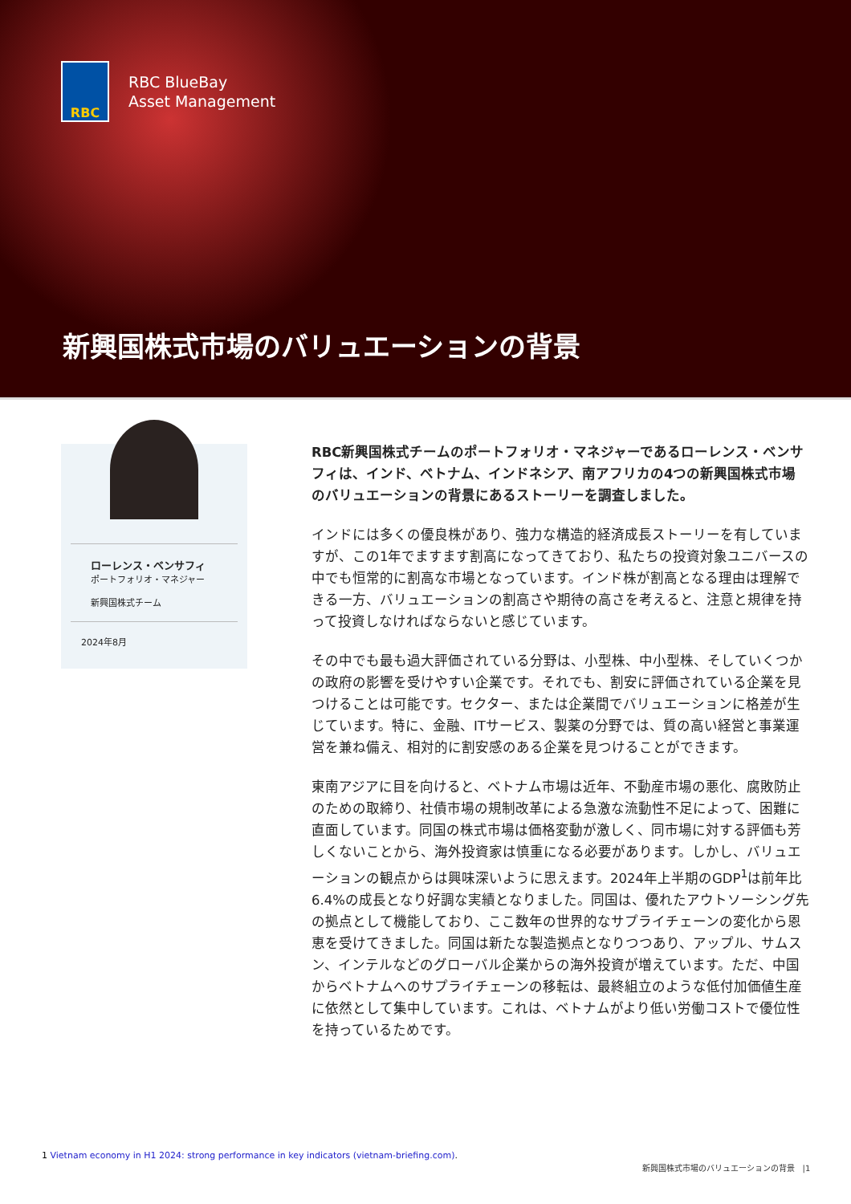RBC
RBC BlueBay
Asset Management
新興国株式市場のバリュエーションの背景
ローレンス・ベンサフィ
ポートフォリオ・マネジャー
新興国株式チーム
2024年8月
RBC新興国株式チームのポートフォリオ・マネジャーであるローレンス・ベンサフィは、インド、ベトナム、インドネシア、南アフリカの4つの新興国株式市場のバリュエーションの背景にあるストーリーを調査しました。
インドには多くの優良株があり、強力な構造的経済成長ストーリーを有していますが、この1年でますます割高になってきており、私たちの投資対象ユニバースの中でも恒常的に割高な市場となっています。インド株が割高となる理由は理解できる一方、バリュエーションの割高さや期待の高さを考えると、注意と規律を持って投資しなければならないと感じています。
その中でも最も過大評価されている分野は、小型株、中小型株、そしていくつかの政府の影響を受けやすい企業です。それでも、割安に評価されている企業を見つけることは可能です。セクター、または企業間でバリュエーションに格差が生じています。特に、金融、ITサービス、製薬の分野では、質の高い経営と事業運営を兼ね備え、相対的に割安感のある企業を見つけることができます。
東南アジアに目を向けると、ベトナム市場は近年、不動産市場の悪化、腐敗防止のための取締り、社債市場の規制改革による急激な流動性不足によって、困難に直面しています。同国の株式市場は価格変動が激しく、同市場に対する評価も芳しくないことから、海外投資家は慎重になる必要があります。しかし、バリュエーションの観点からは興味深いように思えます。2024年上半期のGDP<sup>1</sup>は前年比6.4%の成長となり好調な実績となりました。同国は、優れたアウトソーシング先の拠点として機能しており、ここ数年の世界的なサプライチェーンの変化から恩恵を受けてきました。同国は新たな製造拠点となりつつあり、アップル、サムスン、インテルなどのグローバル企業からの海外投資が増えています。ただ、中国からベトナムへのサプライチェーンの移転は、最終組立のような低付加価値生産に依然として集中しています。これは、ベトナムがより低い労働コストで優位性を持っているためです。
1 Vietnam economy in H1 2024: strong performance in key indicators (vietnam-briefing.com).
新興国株式市場のバリュエーションの背景 |1